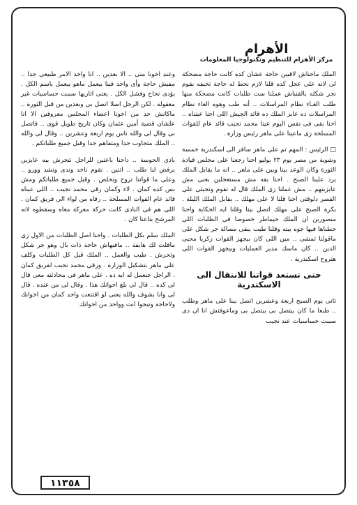الأهرام
مركز الأهرام للتنظيم وتكنولوجيا المعلومات
الملك ماحناش لاقيين حاجة عشان كده كانت حاجة مضحكة لى لانه على عجل كده قلنا لازم نحط له حاجة تخيفه بقوم نجر شكله بالقنباش عملنا ست طلبات كانت مضحكة منها طلب الغـاء نظام المراسلات .. أنه طب وهوه الغاء نظام المراسلات ده عايز الملك ده قائد الجيش اللى احنا عينناه .. احنا بقى فى نفس اليوم عينا محمد نجيب قائد عام للقوات المسلحة زى ماعينا على ماهر رئيس وزارة .
□ الرئيس : المهم تم على ماهر سافر الى اسكندرية خمسة وشوية من مصر يوم ٢٣ يوليو احنا رجعنا على مجلس قيادة الثورة وكان الوعد بينا وبين على ماهر .. انه ما يقابل الملك يرد علينا الصبح . احنا بقه مش مستعجلين يعنى مش عايزينهم .. مش عملنا زى الملك قال له تقوم وتجيئى على القصر دلوقتى احنا قلنا لا على مهلك .. يقابل الملك الليلة . بكرة الصبح على مهلك اتصل بينا وقلنا ايه الحكاية واحنا منصورين ان الملك حيماطر خصوصا فى الطلبات اللى حطناها فيها جوه بيته وقلنا طيب يبقى مسالة جر شكل على ماقولنا تمشى .. مين اللى كان بيجهز القوات زكريا محيى الدين .. كان ماسك مدير العمليات وبيجهز القوات اللى هتروح اسكندرية .
حتى تستعد قواتنا للانتقال الى الاسكندرية
تانى يوم الصبح اربعة وعشرين اتصل بينا على ماهر وطلب .. طبعا ما كان بيتصل بى بيتصل بى وماعوفتش انا ان دى سببت حساسيات عند نجيب
وعند اخونا منى .. الا بعدين .. انا واخد الامر طبيعى جدا .. مفيش حاجة وأى واحد فينا بيعمل ماهو بيعمل باسم الكل . يؤدى نجاح وفشل الكل . يعنى اتاريها سببت حساسيات غير معقولة . لكن الرجل اصلا اتصل بى وبعدين من قبل الثورة .. ماكانش حد من اخونا اعضاء المجلس معروفين الا انا علشان قضية أمين عثمان وكان تاريخ طويل قوى .. فاتصل بى وقال لى والله ناس يوم اربعة وعشرين .. وقال لى والله .. الملك متجاوب جدا ومتفاهم جدا وقبل جميع طلباتكم .
بادى الحوسة .. داحنا باعتين للراجل نتحرش بيه عايزين يرفض لنا طلب .. اتنين . نقوم ناخد وندى ونشد وورو .. وعلى ما قواتنا تروح ونخلص . وقبل جميع طلباتكم ومش بس كده كمان . لاء وكمان رقى محمد نجيب .. اللى عيناه قائد عام القوات المسلحة .. رقاه من لواء الى فريق كمان . اللى هم فى النادى كانت حركة معركة معاه وسقطوه لانه المرشح بتاعنا كان .
الملك سلم بكل الطلبات . واحنا اصل الطلبات من الاول زى ماقلت لك هايفة .. مافيهاش حاجة ذات بال وهو جر شكل وتحرش . طيب والعمل .. الملك قبل كل الطلبات وكلف على ماهر بتشكيل الوزارة . ورقى محمد نجيب لفريق كمان . الراجل حنعمل له ايه ده . على ماهر فى محادثته معى قال لى كده .. قال لى بلغ اخوانك هذا . وقال لى من عنده . قال لى وانا بشوف والله يعنى لو اقتنعت واخد كمان من اخوانك ولاحاجة وتيجوا انت وواحد من اخوانك
١١٣٥٨